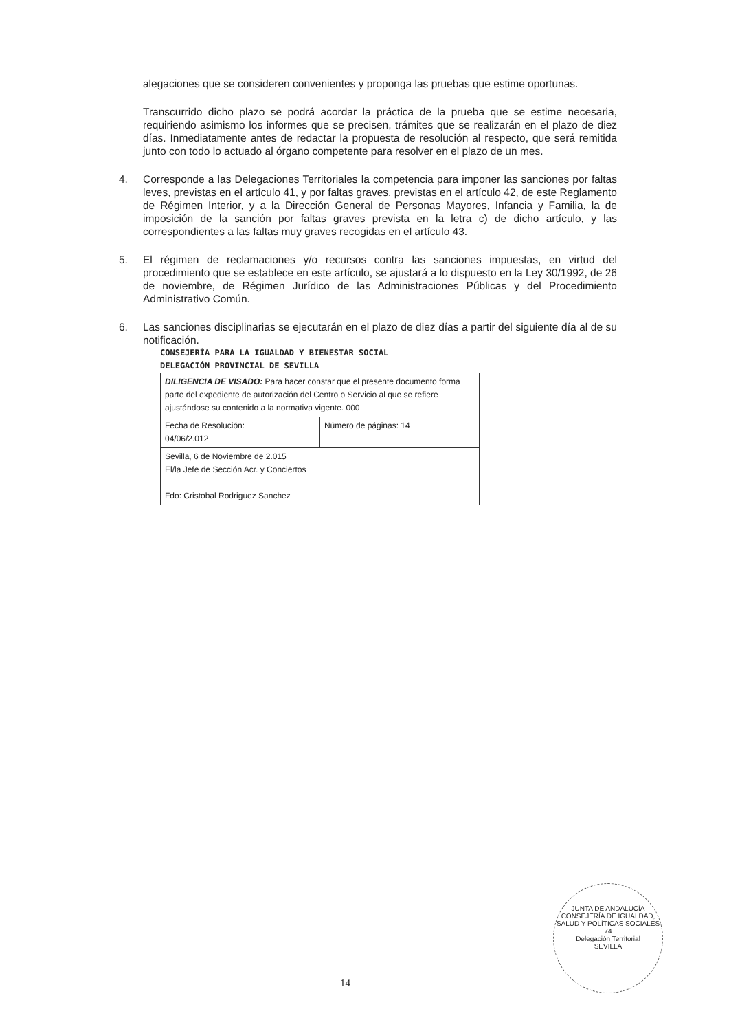alegaciones que se consideren convenientes y proponga las pruebas que estime oportunas.
Transcurrido dicho plazo se podrá acordar la práctica de la prueba que se estime necesaria, requiriendo asimismo los informes que se precisen, trámites que se realizarán en el plazo de diez días. Inmediatamente antes de redactar la propuesta de resolución al respecto, que será remitida junto con todo lo actuado al órgano competente para resolver en el plazo de un mes.
4. Corresponde a las Delegaciones Territoriales la competencia para imponer las sanciones por faltas leves, previstas en el artículo 41, y por faltas graves, previstas en el artículo 42, de este Reglamento de Régimen Interior, y a la Dirección General de Personas Mayores, Infancia y Familia, la de imposición de la sanción por faltas graves prevista en la letra c) de dicho artículo, y las correspondientes a las faltas muy graves recogidas en el artículo 43.
5. El régimen de reclamaciones y/o recursos contra las sanciones impuestas, en virtud del procedimiento que se establece en este artículo, se ajustará a lo dispuesto en la Ley 30/1992, de 26 de noviembre, de Régimen Jurídico de las Administraciones Públicas y del Procedimiento Administrativo Común.
6. Las sanciones disciplinarias se ejecutarán en el plazo de diez días a partir del siguiente día al de su notificación.
CONSEJERÍA PARA LA IGUALDAD Y BIENESTAR SOCIAL
DELEGACIÓN PROVINCIAL DE SEVILLA
| DILIGENCIA DE VISADO: Para hacer constar que el presente documento forma parte del expediente de autorización del Centro o Servicio al que se refiere ajustándose su contenido a la normativa vigente. 000 | |
| Fecha de Resolución: 04/06/2.012 | Número de páginas: 14 |
| Sevilla, 6 de Noviembre de 2.015 El/la Jefe de Sección Acr. y Conciertos Fdo: Cristobal Rodriguez Sanchez | |
14
JUNTA DE ANDALUCÍA
CONSEJERÍA DE IGUALDAD, SALUD Y POLÍTICAS SOCIALES
74
Delegación Territorial
SEVILLA